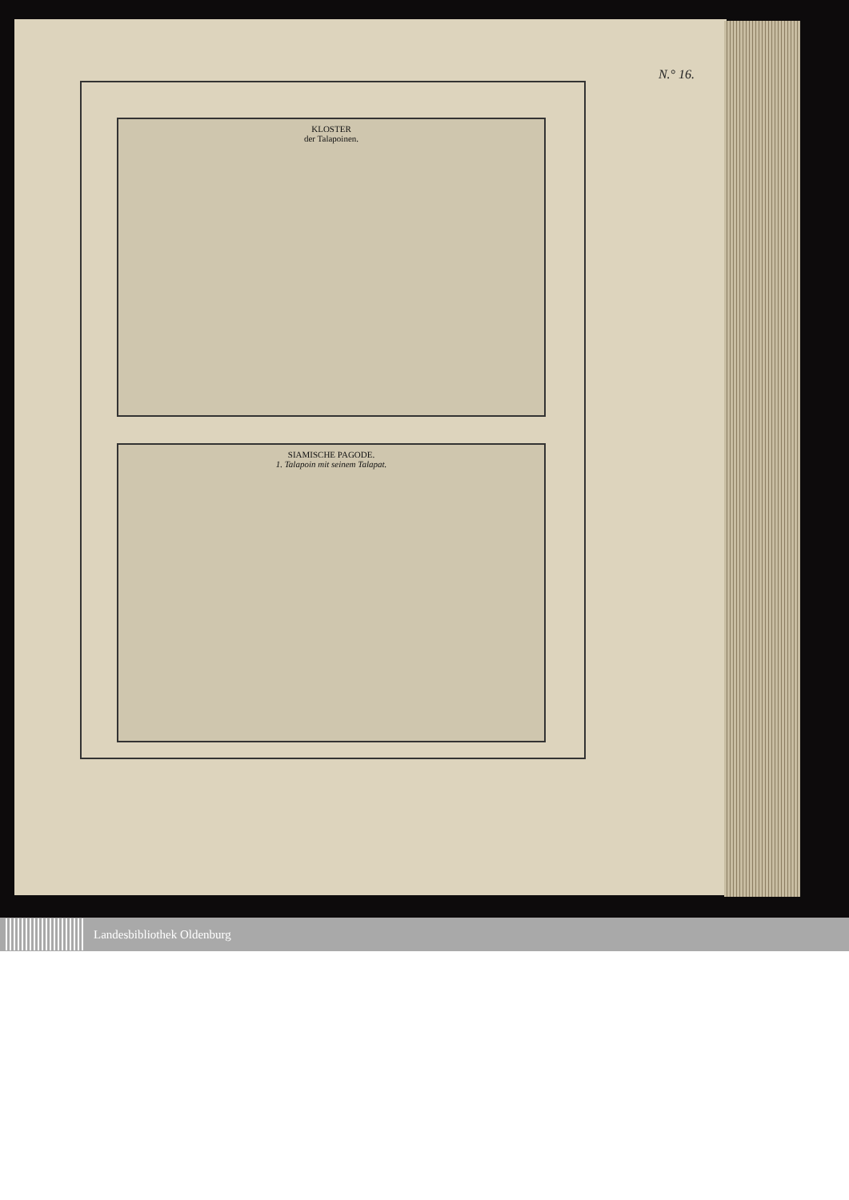N.° 16.
KLOSTER
der Talapoinen.
SIAMISCHE PAGODE.
1. Talapoin mit seinem Talapat.
Landesbibliothek Oldenburg